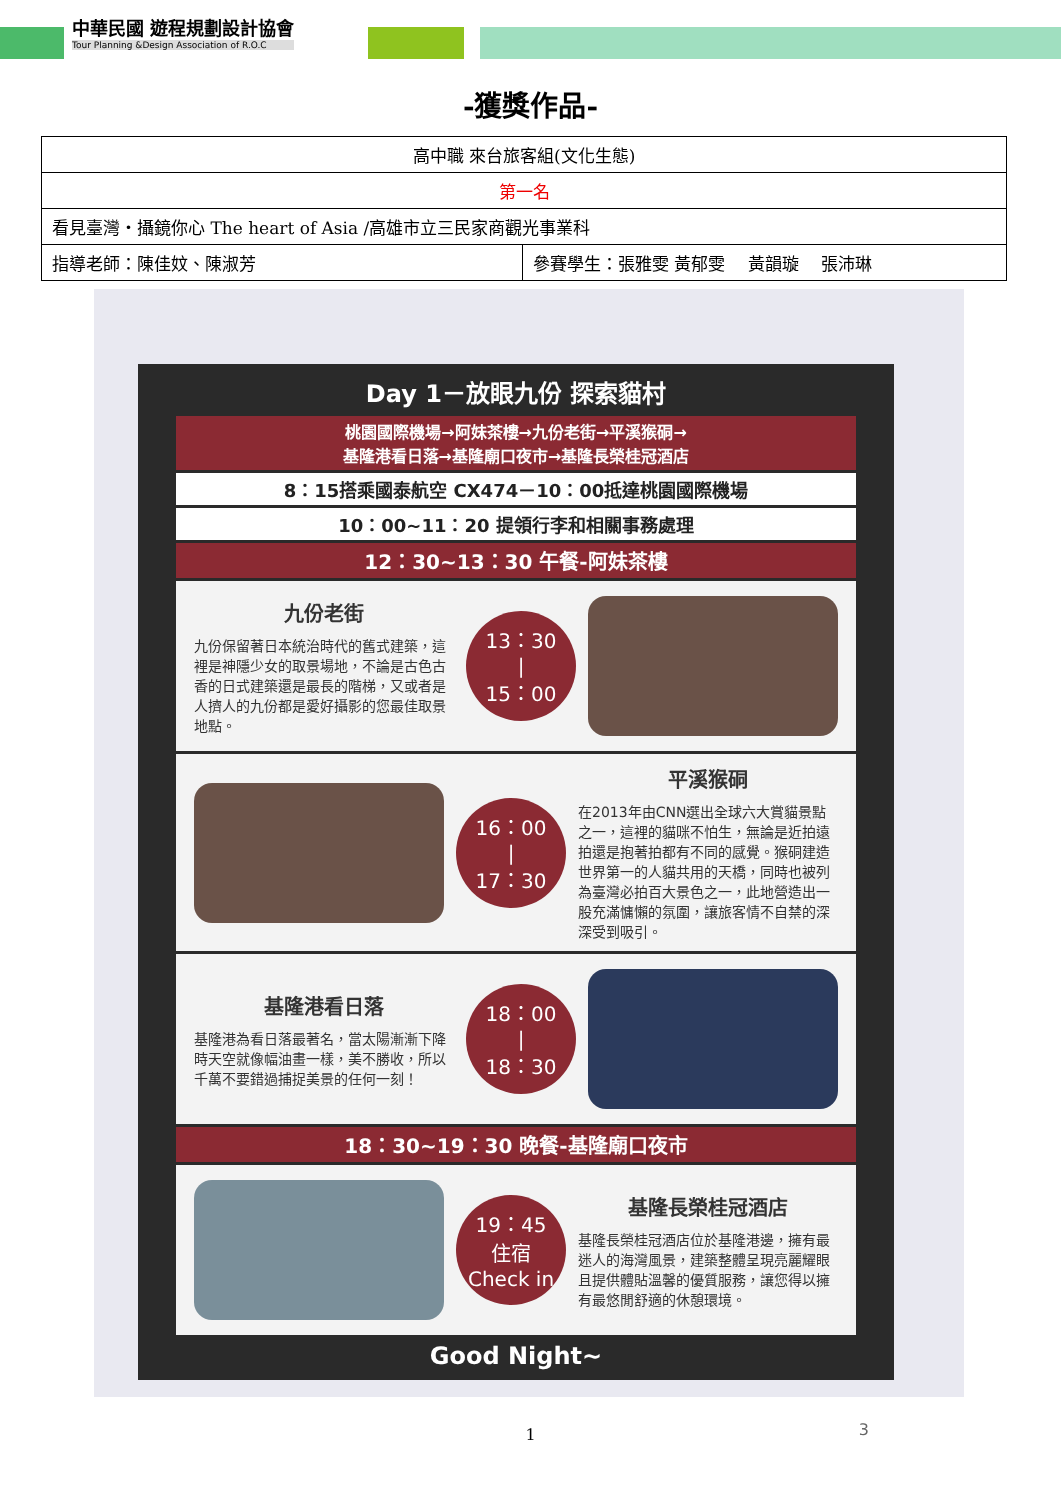中華民國 遊程規劃設計協會
Tour Planning &Design Association of R.O.C
-獲獎作品-
| 高中職 來台旅客組(文化生態) | |
| 第一名 | |
| 看見臺灣‧攝鏡你心 The heart of Asia /高雄市立三民家商觀光事業科 | |
| 指導老師：陳佳妏、陳淑芳 | 參賽學生：張雅雯 黃郁雯 黃韻璇 張沛琳 |
Day 1－放眼九份 探索貓村
桃園國際機場→阿妹茶樓→九份老街→平溪猴硐→
基隆港看日落→基隆廟口夜市→基隆長榮桂冠酒店
8：15搭乘國泰航空 CX474－10：00抵達桃園國際機場
10：00~11：20 提領行李和相關事務處理
12：30~13：30 午餐-阿妹茶樓
九份老街
九份保留著日本統治時代的舊式建築，這裡是神隱少女的取景場地，不論是古色古香的日式建築還是最長的階梯，又或者是人擠人的九份都是愛好攝影的您最佳取景地點。
13：30
|
15：00
16：00
|
17：30
平溪猴硐
在2013年由CNN選出全球六大賞貓景點之一，這裡的貓咪不怕生，無論是近拍遠拍還是抱著拍都有不同的感覺。猴硐建造世界第一的人貓共用的天橋，同時也被列為臺灣必拍百大景色之一，此地營造出一股充滿慵懶的氛圍，讓旅客情不自禁的深深受到吸引。
基隆港看日落
基隆港為看日落最著名，當太陽漸漸下降時天空就像幅油畫一樣，美不勝收，所以千萬不要錯過捕捉美景的任何一刻！
18：00
|
18：30
18：30~19：30 晚餐-基隆廟口夜市
19：45
住宿
Check in
基隆長榮桂冠酒店
基隆長榮桂冠酒店位於基隆港邊，擁有最迷人的海灣風景，建築整體呈現亮麗耀眼且提供體貼溫馨的優質服務，讓您得以擁有最悠閒舒適的休憩環境。
Good Night~
3
1